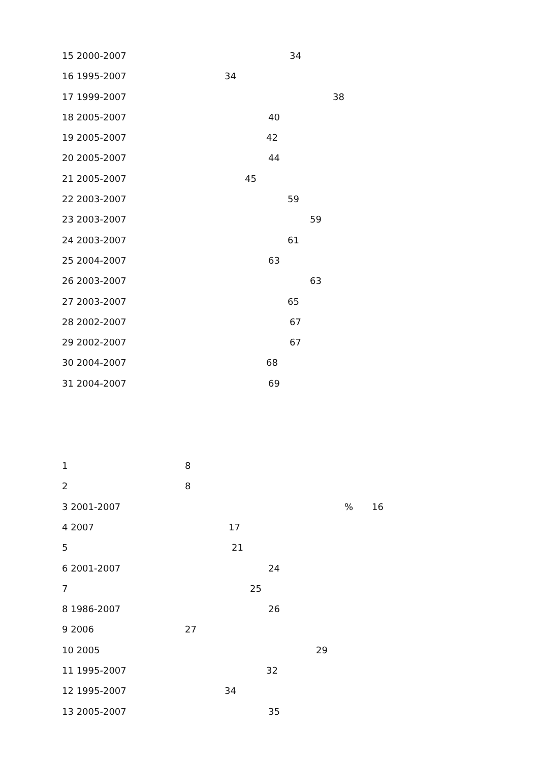15 2000-2007 34
16 1995-2007 34
17 1999-2007 38
18 2005-2007 40
19 2005-2007 42
20 2005-2007 44
21 2005-2007 45
22 2003-2007 59
23 2003-2007 59
24 2003-2007 61
25 2004-2007 63
26 2003-2007 63
27 2003-2007 65
28 2002-2007 67
29 2002-2007 67
30 2004-2007 68
31 2004-2007 69
1 8
2 8
3 2001-2007% 16
4 2007 17
5 21
6 2001-2007 24
7 25
8 1986-2007 26
9 2006 27
10 2005 29
11 1995-2007 32
12 1995-2007 34
13 2005-2007 35